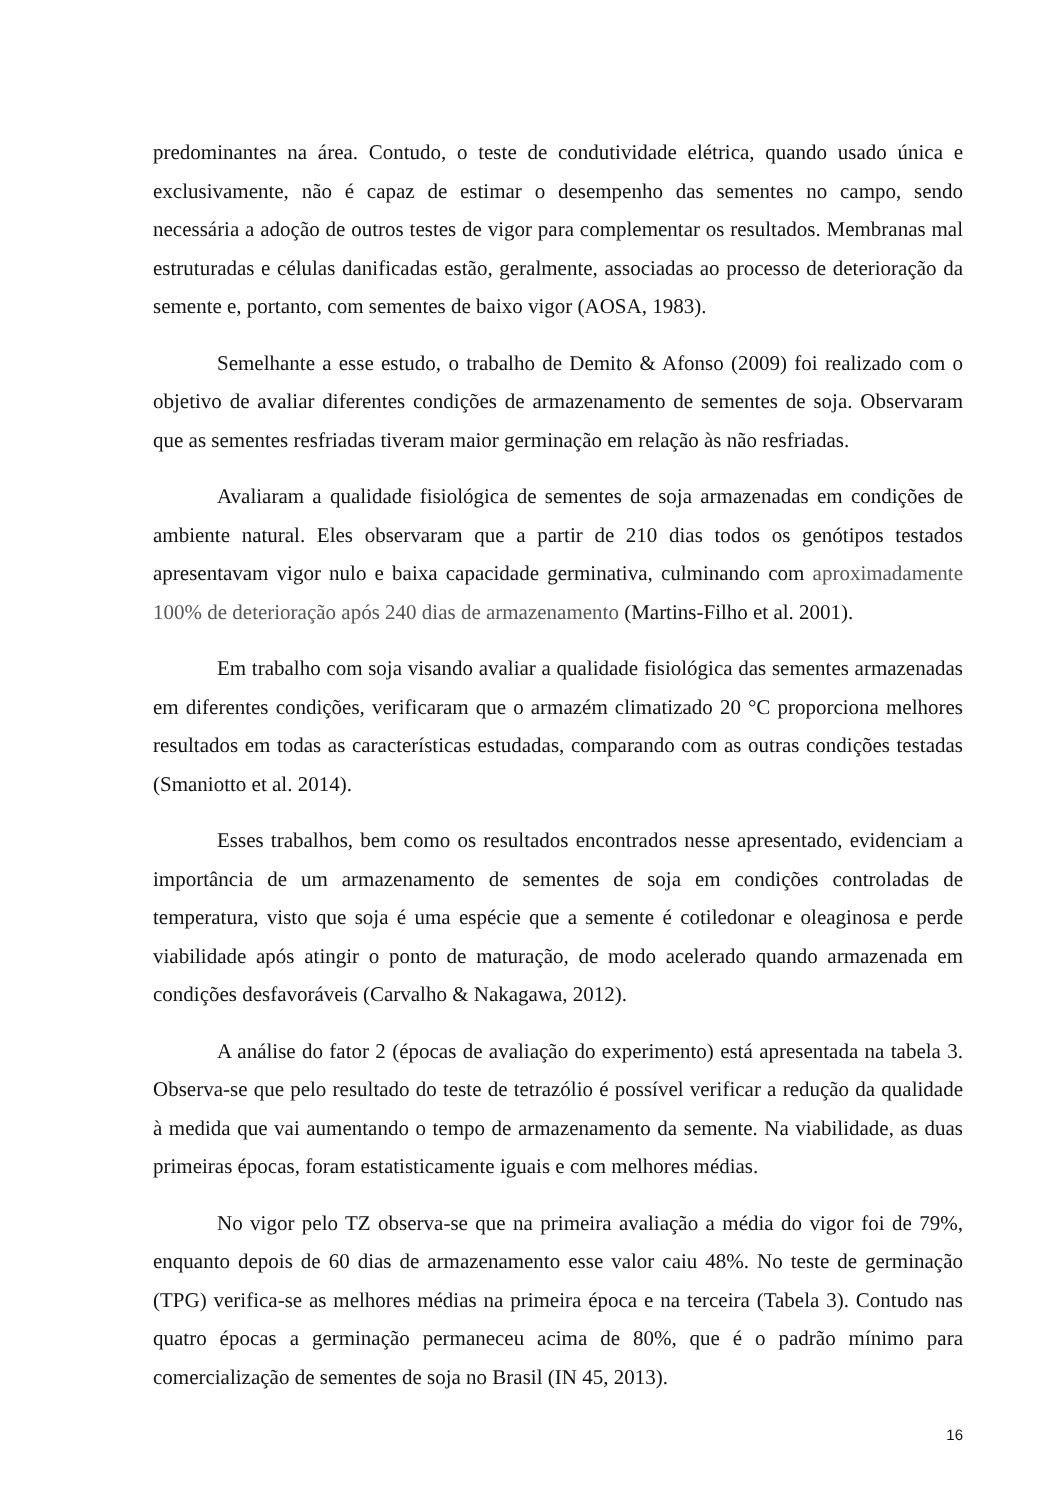predominantes na área. Contudo, o teste de condutividade elétrica, quando usado única e exclusivamente, não é capaz de estimar o desempenho das sementes no campo, sendo necessária a adoção de outros testes de vigor para complementar os resultados. Membranas mal estruturadas e células danificadas estão, geralmente, associadas ao processo de deterioração da semente e, portanto, com sementes de baixo vigor (AOSA, 1983).
Semelhante a esse estudo, o trabalho de Demito & Afonso (2009) foi realizado com o objetivo de avaliar diferentes condições de armazenamento de sementes de soja. Observaram que as sementes resfriadas tiveram maior germinação em relação às não resfriadas.
Avaliaram a qualidade fisiológica de sementes de soja armazenadas em condições de ambiente natural. Eles observaram que a partir de 210 dias todos os genótipos testados apresentavam vigor nulo e baixa capacidade germinativa, culminando com aproximadamente 100% de deterioração após 240 dias de armazenamento (Martins-Filho et al. 2001).
Em trabalho com soja visando avaliar a qualidade fisiológica das sementes armazenadas em diferentes condições, verificaram que o armazém climatizado 20 °C proporciona melhores resultados em todas as características estudadas, comparando com as outras condições testadas (Smaniotto et al. 2014).
Esses trabalhos, bem como os resultados encontrados nesse apresentado, evidenciam a importância de um armazenamento de sementes de soja em condições controladas de temperatura, visto que soja é uma espécie que a semente é cotiledonar e oleaginosa e perde viabilidade após atingir o ponto de maturação, de modo acelerado quando armazenada em condições desfavoráveis (Carvalho & Nakagawa, 2012).
A análise do fator 2 (épocas de avaliação do experimento) está apresentada na tabela 3. Observa-se que pelo resultado do teste de tetrazólio é possível verificar a redução da qualidade à medida que vai aumentando o tempo de armazenamento da semente. Na viabilidade, as duas primeiras épocas, foram estatisticamente iguais e com melhores médias.
No vigor pelo TZ observa-se que na primeira avaliação a média do vigor foi de 79%, enquanto depois de 60 dias de armazenamento esse valor caiu 48%. No teste de germinação (TPG) verifica-se as melhores médias na primeira época e na terceira (Tabela 3). Contudo nas quatro épocas a germinação permaneceu acima de 80%, que é o padrão mínimo para comercialização de sementes de soja no Brasil (IN 45, 2013).
16